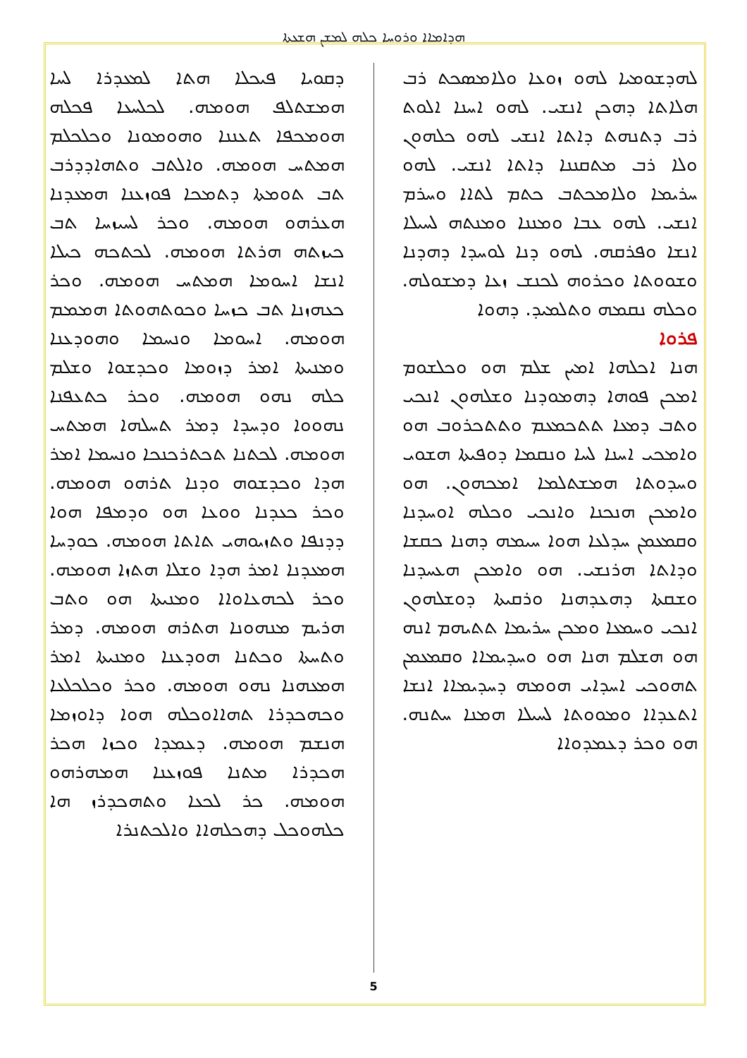ܗܕܐܡܐܐ ܘܪܘܚܐ ܟܠܗ ܠܡܫܢ ܗܫܥܬܐ
ܠܗܕܫܘܡܝܐ ܠܗܘ ܙܘܥܐ ܘܠܐܡܣܟܬ ܪܒ ܗܠܐܬܐ ܕܗܟܢ ܐܢܫܝ. ܠܗܘ ܐܚܢܐ ܐܠܘܬ ܪܒ ܕܬܢܗܬ ܕܐܬܐ ܐܢܫܝ ܠܗܘ ܟܠܗܘܢ ܘܠܐ ܪܒ ܡܬܩܢܢܐ ܕܐܬܐ ܐܢܫܝ. ܠܗܘ ܚܪܝܡܐ ܘܠܐܡܟܬܒ ܟܬܡ ܠܬܐܐ ܘܚܪܡ ܐܢܫܝ. ܠܗܘ ܥܒܐ ܘܡܢܢܐ ܘܡܢܬܗ ܠܚܝܠܐ ܐܢܫܐ ܘܦܪܩܗ. ܠܗܘ ܕܢܐ ܠܘܚܕܐ ܕܗܕܢܐ ܘܫܘܘܬܐ ܘܟܪܘܗ ܠܟܢܫ ܙܥܐ ܕܡܫܘܠܗ. ܘܟܠܗ ܢܩܡܗ ܘܬܠܡܝܕ. ܕܗܘܐ
ܦܪܘܐ
ܗܢܐ ܐܟܠܗܐ ܐܡܝܢ ܫܠܡ ܗܘ ܘܟܠܫܘܡ ܐܡܟܢ ܦܘܗܐ ܕܗܡܘܕܢܐ ܘܫܠܗܘܢ ܐܢܟܝ ܘܬܒ ܕܡܥܐ ܬܬܟܡܥܡ ܘܬܬܟܪܘܒ ܗܘ ܘܐܡܟܝ ܐܚܢܐ ܠܚܐ ܘܢܩܡܐ ܕܘܦܝܬܐ ܗܫܘܝ ܘܚܕܘܬܐ ܗܡܫܬܠܡܐ ܐܡܟܗܘܢ. ܗܘ ܘܐܡܟܢ ܗܢܟܢܐ ܘܐܢܟܝ ܘܟܠܗ ܐܘܚܕܢܐ ܘܩܡܥܡܢ ܚܕܠܥܐ ܗܘܐ ܚܝܡܗ ܕܗܢܐ ܟܩܫܐ ܘܕܐܬܐ ܗܪܢܫܝ. ܗܘ ܘܐܡܟܢ ܗܥܚܕܢܐ ܘܫܩܬܐ ܕܗܥܕܗܢܐ ܘܪܩܝܬܐ ܕܘܫܠܗܘܢ ܐܢܟܝ ܘܚܡܥܐ ܘܡܟܢ ܚܪܝܡܐ ܬܬܝܗܡ ܐܢܗ ܗܘ ܗܫܠܡ ܗܢܐ ܗܘ ܘܚܕܝܡܐܐ ܘܩܡܥܡܢ ܬܗܘܟܝ ܐܚܕܐܝ ܗܘܡܗ ܕܚܕܝܡܐܐ ܐܢܫܐ ܐܬܥܕܐܐ ܘܡܘܘܬܐ ܠܚܝܠܐ ܗܡܢܐ ܚܬܢܗ. ܗܘ ܘܟܪ ܕܥܡܕܘܐܐ
ܕܩܘܝܐ ܦܝܟܠܐ ܗܬܐ ܠܡܥܕܪܐ ܠܚܐ ܗܡܫܬܠܦ ܗܘܡܗ. ܠܟܠܚܥܐ ܦܟܠܗ ܗܘܡܟܦܐ ܬܥܢܢܐ ܘܗܘܡܘܢܐ ܘܟܠܟܠܡ ܗܡܬܚ ܗܘܡܗ. ܘܐܠܬܒ ܘܬܗܐܕܕܪܒ ܬܒ ܬܘܡܬܐ ܕܬܡܟܐ ܦܘܙܥܢܐ ܗܡܥܕܢܐ ܗܥܪܗܘ ܗܘܡܗ. ܘܟܪ ܠܚܝܙܚܐ ܬܒ ܟܝܙܬܗ ܗܪܬܐ ܗܘܡܗ. ܠܟܬܟܗ ܟܝܠܐ ܐܢܫܐ ܐܚܘܡܐ ܗܡܬܚ ܗܘܡܗ. ܘܟܪ ܟܥܗܙܢܐ ܬܒ ܟܙܚܐ ܘܟܘܬܗܘܬܐ ܗܡܡܡ ܗܘܡܗ. ܐܚܘܡܐ ܘܢܚܡܐ ܘܗܘܕܥܢܐ ܘܡܢܝܬܐ ܐܡܪ ܕܙܘܡܐ ܘܟܕܫܘܐ ܘܫܠܡ ܟܠܗ ܢܗܘ ܗܘܡܗ. ܘܟܪ ܟܬܥܦܢܐ ܢܗܘܘܐ ܘܕܚܕܐ ܕܡܪ ܬܚܠܗܐ ܗܡܬܚ ܗܘܡܗ. ܠܟܬܢܐ ܬܟܬܪܟܢܟܐ ܘܢܚܡܐ ܐܡܪ ܗܕܐ ܘܟܕܫܘܗ ܘܕܢܐ ܬܪܗܘ ܗܘܡܗ. ܘܟܪ ܟܥܕܢܐ ܘܘܥܐ ܗܘ ܘܕܡܦܐ ܗܘܐ ܕܕܢܦܐ ܘܬܙܝܘܗܝ ܬܐܬܐ ܗܘܡܗ. ܟܘܕܚܐ ܗܡܥܕܢܐ ܐܡܪ ܗܕܐ ܘܫܠܐ ܗܬܙܐ ܗܘܡܗ. ܘܟܪ ܠܟܗܥܐܘܐܐ ܘܡܢܝܬܐ ܗܘ ܘܬܒ ܗܪܝܡ ܡܢܗܘܢܐ ܗܬܪܗ ܗܘܡܗ. ܕܡܪ ܘܬܚܬܐ ܘܟܬܢܐ ܗܘܕܥܢܐ ܘܡܢܝܬܐ ܐܡܪ ܗܡܥܗܢܐ ܢܗܘ ܗܘܡܗ. ܘܟܪ ܘܟܠܟܠܥܐ ܘܟܗܟܕܪܐ ܬܗܐܐܘܟܠܗ ܗܘܐ ܕܐܘܙܡܐ ܗܢܫܡ ܗܘܡܗ. ܕܥܡܕܐ ܘܟܙܐ ܗܟܪ ܗܟܕܪܐ ܡܬܢܐ ܦܘܙܥܢܐ ܗܡܗܪܗܘ ܗܘܡܗ. ܟܪ ܠܟܥܐ ܘܬܗܟܕܪܙ ܗܐ ܟܠܗܘܟܠ ܕܗܟܠܗܐܐ ܘܐܠܟܬܢܪܐ
5